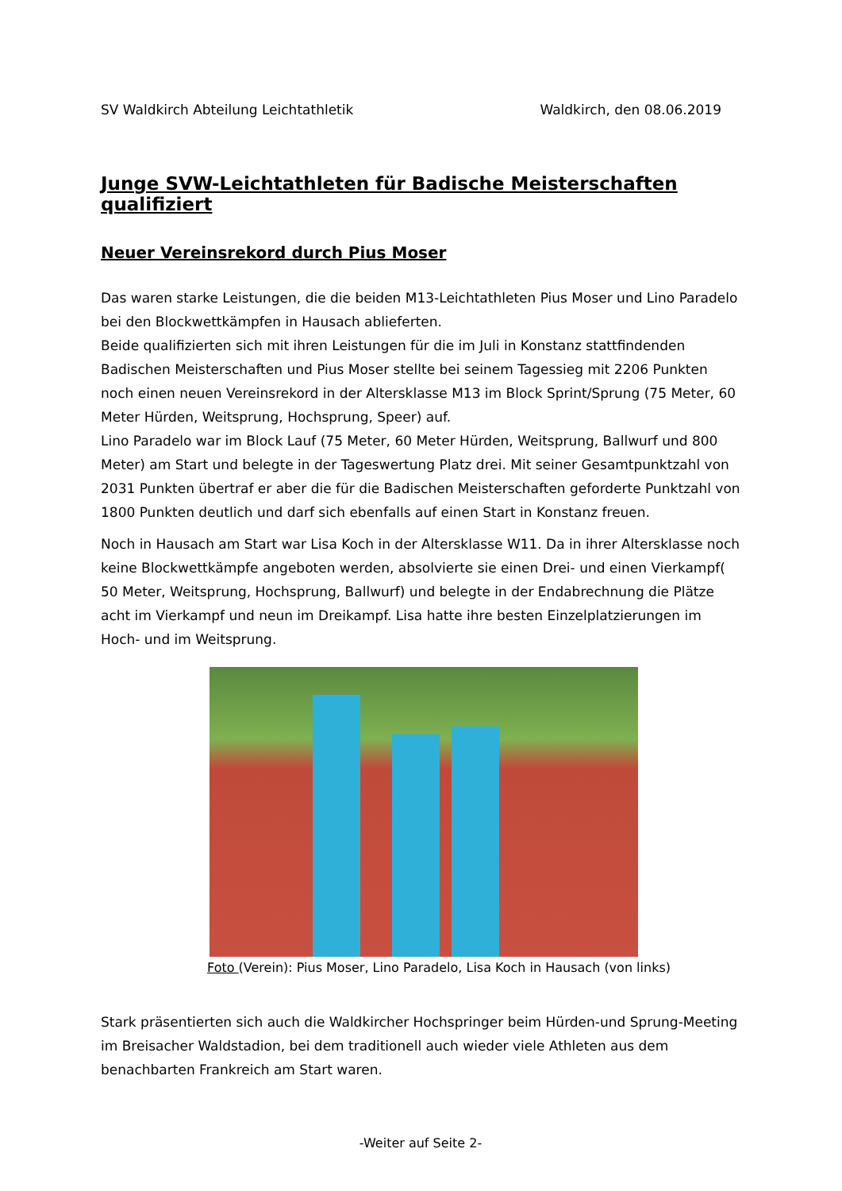SV Waldkirch Abteilung Leichtathletik Waldkirch, den 08.06.2019
Junge SVW-Leichtathleten für Badische Meisterschaften qualifiziert
Neuer Vereinsrekord durch Pius Moser
Das waren starke Leistungen, die die beiden M13-Leichtathleten Pius Moser und Lino Paradelo bei den Blockwettkämpfen in Hausach ablieferten.
Beide qualifizierten sich mit ihren Leistungen für die im Juli in Konstanz stattfindenden Badischen Meisterschaften und Pius Moser stellte bei seinem Tagessieg mit 2206 Punkten noch einen neuen Vereinsrekord in der Altersklasse M13 im Block Sprint/Sprung (75 Meter, 60 Meter Hürden, Weitsprung, Hochsprung, Speer) auf.
Lino Paradelo war im Block Lauf (75 Meter, 60 Meter Hürden, Weitsprung, Ballwurf und 800 Meter) am Start und belegte in der Tageswertung Platz drei. Mit seiner Gesamtpunktzahl von 2031 Punkten übertraf er aber die für die Badischen Meisterschaften geforderte Punktzahl von 1800 Punkten deutlich und darf sich ebenfalls auf einen Start in Konstanz freuen.
Noch in Hausach am Start war Lisa Koch in der Altersklasse W11. Da in ihrer Altersklasse noch keine Blockwettkämpfe angeboten werden, absolvierte sie einen Drei- und einen Vierkampf( 50 Meter, Weitsprung, Hochsprung, Ballwurf) und belegte in der Endabrechnung die Plätze acht im Vierkampf und neun im Dreikampf. Lisa hatte ihre besten Einzelplatzierungen im Hoch- und im Weitsprung.
Foto (Verein): Pius Moser, Lino Paradelo, Lisa Koch in Hausach (von links)
Stark präsentierten sich auch die Waldkircher Hochspringer beim Hürden-und Sprung-Meeting im Breisacher Waldstadion, bei dem traditionell auch wieder viele Athleten aus dem benachbarten Frankreich am Start waren.
-Weiter auf Seite 2-